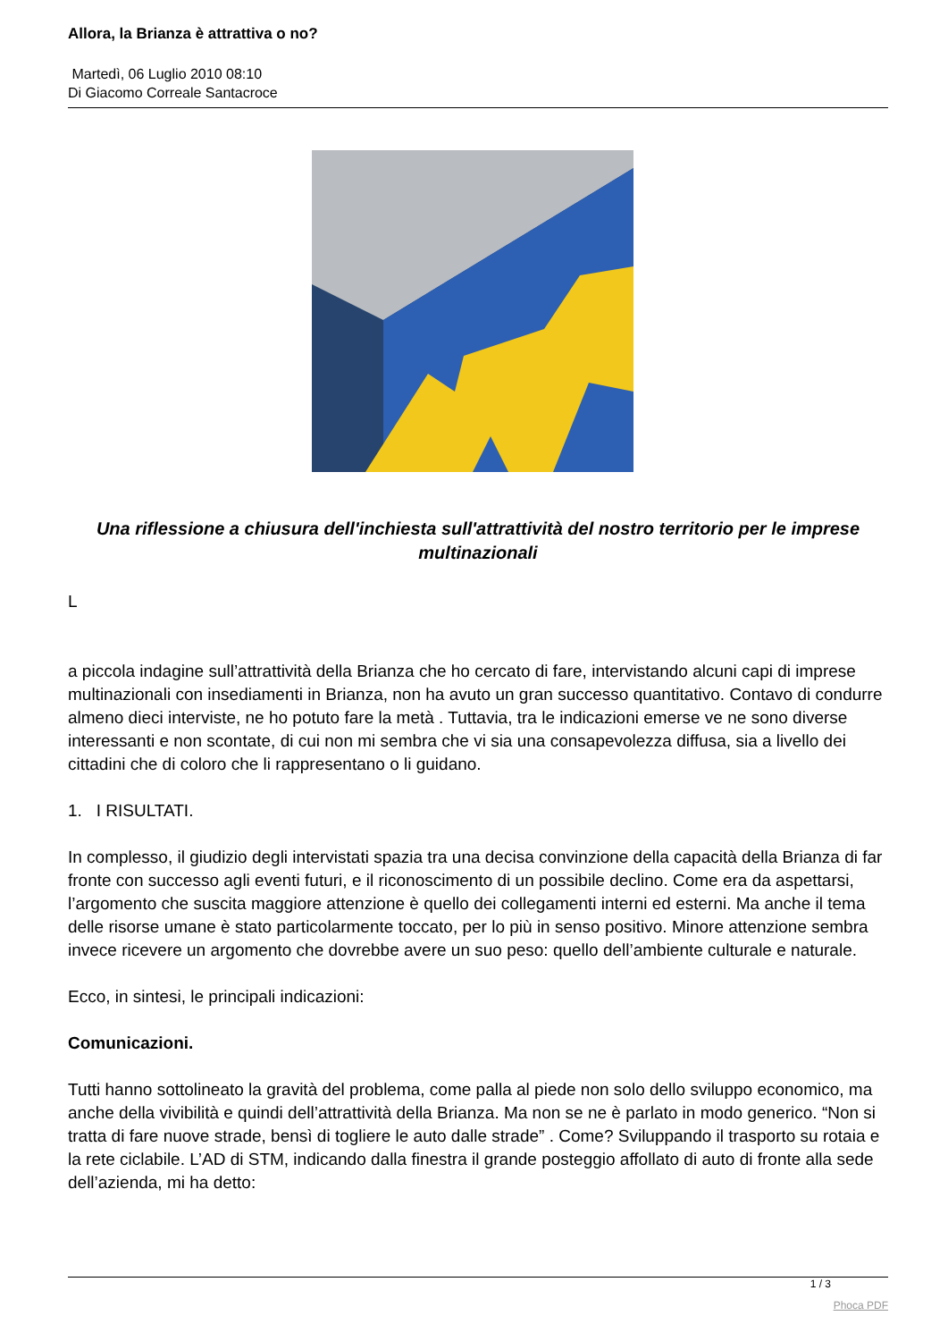Allora, la Brianza è attrattiva o no?
Martedì, 06 Luglio 2010 08:10
Di Giacomo Correale Santacroce
Una riflessione a chiusura dell'inchiesta sull'attrattività del nostro territorio per le imprese multinazionali
L
a piccola indagine sull’attrattività della Brianza che ho cercato di fare, intervistando alcuni capi di imprese multinazionali con insediamenti in Brianza, non ha avuto un gran successo quantitativo. Contavo di condurre almeno dieci interviste, ne ho potuto fare la metà . Tuttavia, tra le indicazioni emerse ve ne sono diverse interessanti e non scontate, di cui non mi sembra che vi sia una consapevolezza diffusa, sia a livello dei cittadini che di coloro che li rappresentano o li guidano.
1. I RISULTATI.
In complesso, il giudizio degli intervistati spazia tra una decisa convinzione della capacità della Brianza di far fronte con successo agli eventi futuri, e il riconoscimento di un possibile declino. Come era da aspettarsi, l’argomento che suscita maggiore attenzione è quello dei collegamenti interni ed esterni. Ma anche il tema delle risorse umane è stato particolarmente toccato, per lo più in senso positivo. Minore attenzione sembra invece ricevere un argomento che dovrebbe avere un suo peso: quello dell’ambiente culturale e naturale.
Ecco, in sintesi, le principali indicazioni:
Comunicazioni.
Tutti hanno sottolineato la gravità del problema, come palla al piede non solo dello sviluppo economico, ma anche della vivibilità e quindi dell’attrattività della Brianza. Ma non se ne è parlato in modo generico. “Non si tratta di fare nuove strade, bensì di togliere le auto dalle strade” . Come? Sviluppando il trasporto su rotaia e la rete ciclabile. L’AD di STM, indicando dalla finestra il grande posteggio affollato di auto di fronte alla sede dell’azienda, mi ha detto:
1 / 3
Phoca PDF